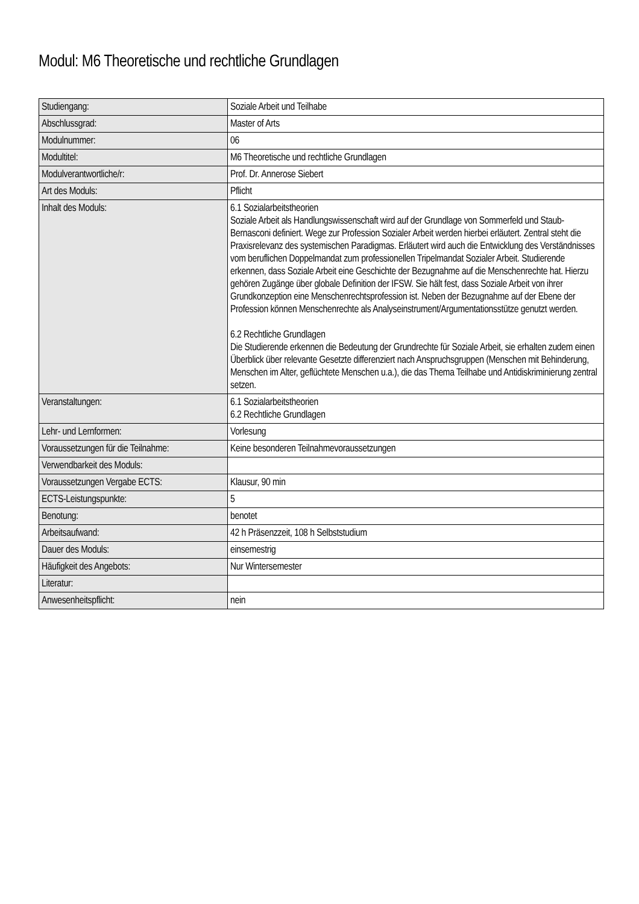Modul: M6 Theoretische und rechtliche Grundlagen
| Studiengang: | Soziale Arbeit und Teilhabe |
| Abschlussgrad: | Master of Arts |
| Modulnummer: | 06 |
| Modultitel: | M6 Theoretische und rechtliche Grundlagen |
| Modulverantwortliche/r: | Prof. Dr. Annerose Siebert |
| Art des Moduls: | Pflicht |
| Inhalt des Moduls: | 6.1 Sozialarbeitstheorien Soziale Arbeit als Handlungswissenschaft wird auf der Grundlage von Sommerfeld und Staub-Bernasconi definiert. Wege zur Profession Sozialer Arbeit werden hierbei erläutert. Zentral steht die Praxisrelevanz des systemischen Paradigmas. Erläutert wird auch die Entwicklung des Verständnisses vom beruflichen Doppelmandat zum professionellen Tripelmandat Sozialer Arbeit. Studierende erkennen, dass Soziale Arbeit eine Geschichte der Bezugnahme auf die Menschenrechte hat. Hierzu gehören Zugänge über globale Definition der IFSW. Sie hält fest, dass Soziale Arbeit von ihrer Grundkonzeption eine Menschenrechtsprofession ist. Neben der Bezugnahme auf der Ebene der Profession können Menschenrechte als Analyseinstrument/Argumentationsstütze genutzt werden. 6.2 Rechtliche Grundlagen Die Studierende erkennen die Bedeutung der Grundrechte für Soziale Arbeit, sie erhalten zudem einen Überblick über relevante Gesetzte differenziert nach Anspruchsgruppen (Menschen mit Behinderung, Menschen im Alter, geflüchtete Menschen u.a.), die das Thema Teilhabe und Antidiskriminierung zentral setzen. |
| Veranstaltungen: | 6.1 Sozialarbeitstheorien 6.2 Rechtliche Grundlagen |
| Lehr- und Lernformen: | Vorlesung |
| Voraussetzungen für die Teilnahme: | Keine besonderen Teilnahmevoraussetzungen |
| Verwendbarkeit des Moduls: | |
| Voraussetzungen Vergabe ECTS: | Klausur, 90 min |
| ECTS-Leistungspunkte: | 5 |
| Benotung: | benotet |
| Arbeitsaufwand: | 42 h Präsenzzeit, 108 h Selbststudium |
| Dauer des Moduls: | einsemestrig |
| Häufigkeit des Angebots: | Nur Wintersemester |
| Literatur: | |
| Anwesenheitspflicht: | nein |